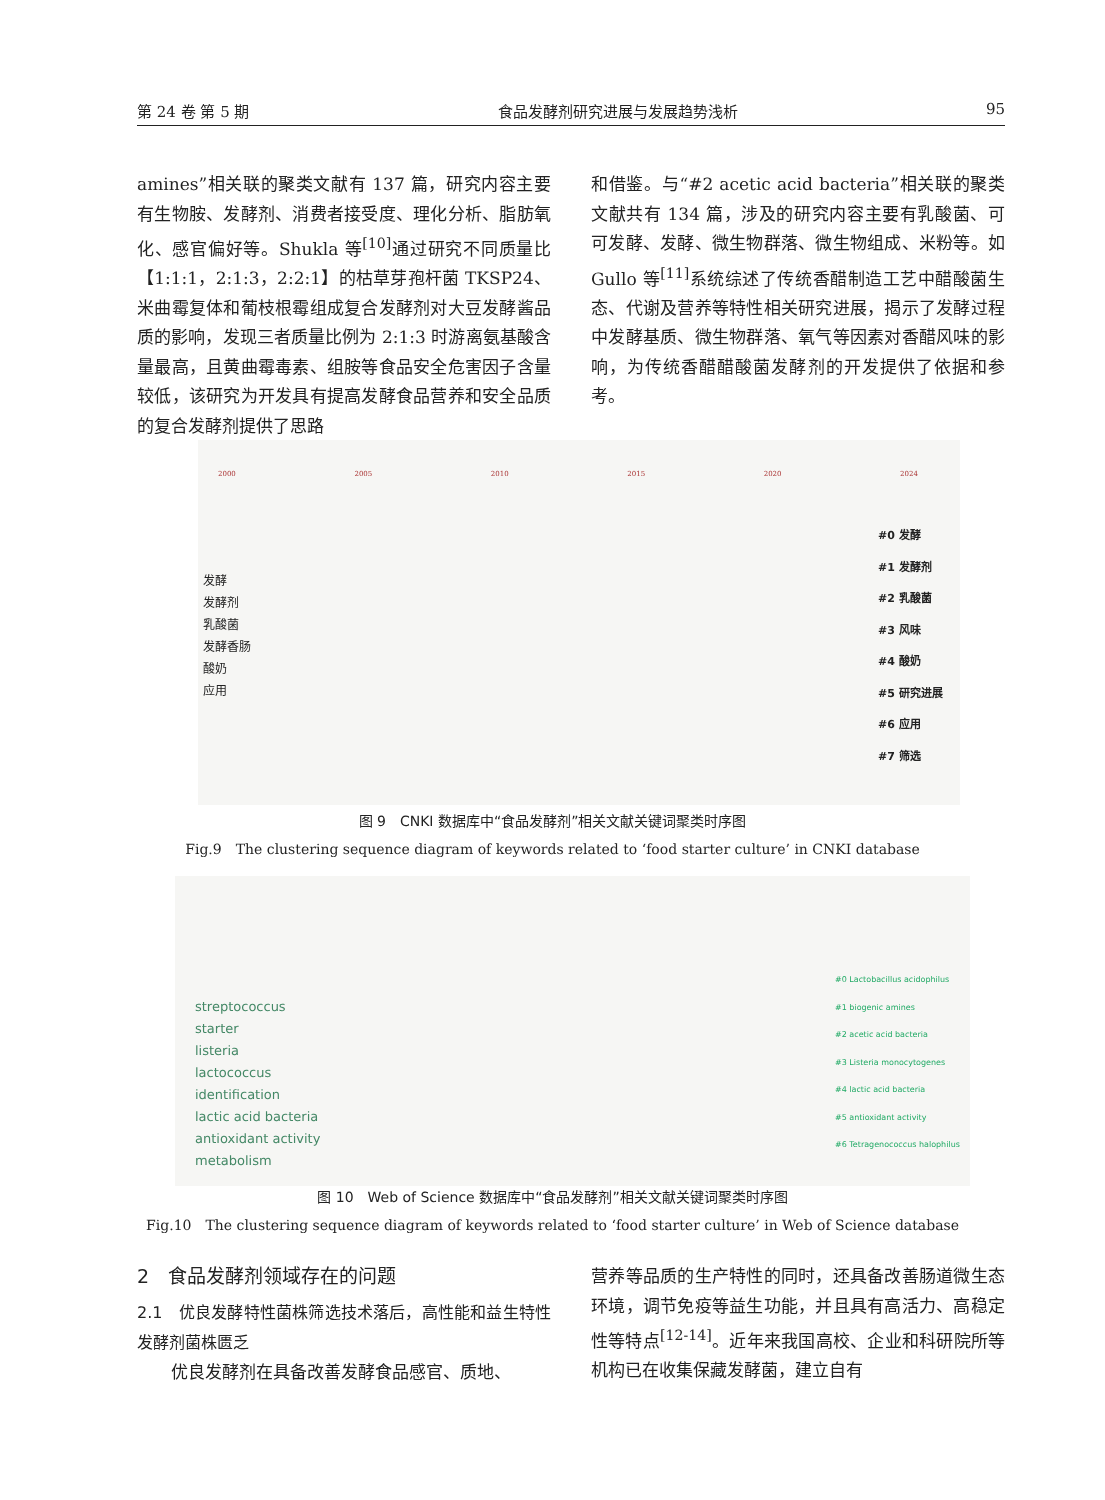第 24 卷 第 5 期 食品发酵剂研究进展与发展趋势浅析 95
amines”相关联的聚类文献有 137 篇，研究内容主要有生物胺、发酵剂、消费者接受度、理化分析、脂肪氧化、感官偏好等。Shukla 等<sup>[10]</sup>通过研究不同质量比【1:1:1，2:1:3，2:2:1】的枯草芽孢杆菌 TKSP24、米曲霉复体和葡枝根霉组成复合发酵剂对大豆发酵酱品质的影响，发现三者质量比例为 2:1:3 时游离氨基酸含量最高，且黄曲霉毒素、组胺等食品安全危害因子含量较低，该研究为开发具有提高发酵食品营养和安全品质的复合发酵剂提供了思路
和借鉴。与“#2 acetic acid bacteria”相关联的聚类文献共有 134 篇，涉及的研究内容主要有乳酸菌、可可发酵、发酵、微生物群落、微生物组成、米粉等。如 Gullo 等<sup>[11]</sup>系统综述了传统香醋制造工艺中醋酸菌生态、代谢及营养等特性相关研究进展，揭示了发酵过程中发酵基质、微生物群落、氧气等因素对香醋风味的影响，为传统香醋醋酸菌发酵剂的开发提供了依据和参考。
2000 2005 2010 2015 2020 2024
#0 发酵
#1 发酵剂
#2 乳酸菌
#3 风味
#4 酸奶
#5 研究进展
#6 应用
#7 筛选
发酵
发酵剂
乳酸菌
发酵香肠
酸奶
应用
图 9　CNKI 数据库中“食品发酵剂”相关文献关键词聚类时序图
Fig.9　The clustering sequence diagram of keywords related to ‘food starter culture’ in CNKI database
#0 Lactobacillus acidophilus
#1 biogenic amines
#2 acetic acid bacteria
#3 Listeria monocytogenes
#4 lactic acid bacteria
#5 antioxidant activity
#6 Tetragenococcus halophilus
streptococcus
starter
listeria
lactococcus
identification
lactic acid bacteria
antioxidant activity
metabolism
图 10　Web of Science 数据库中“食品发酵剂”相关文献关键词聚类时序图
Fig.10　The clustering sequence diagram of keywords related to ‘food starter culture’ in Web of Science database
2　食品发酵剂领域存在的问题
2.1　优良发酵特性菌株筛选技术落后，高性能和益生特性发酵剂菌株匮乏
优良发酵剂在具备改善发酵食品感官、质地、
营养等品质的生产特性的同时，还具备改善肠道微生态环境，调节免疫等益生功能，并且具有高活力、高稳定性等特点<sup>[12-14]</sup>。近年来我国高校、企业和科研院所等机构已在收集保藏发酵菌，建立自有